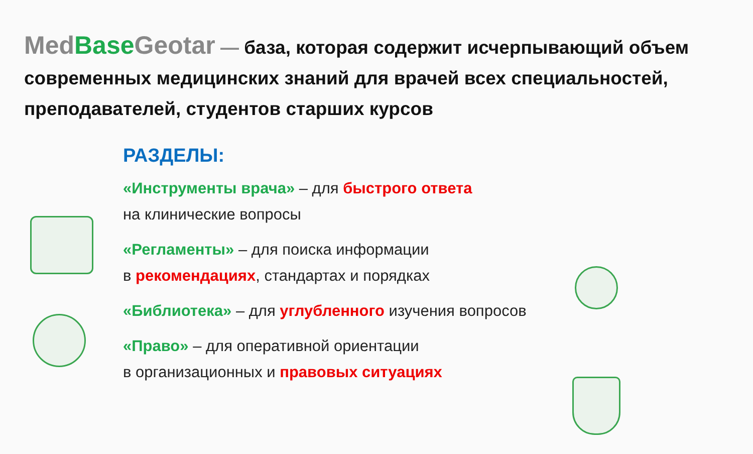Med Base Geotar — база, которая содержит исчерпывающий объем современных медицинских знаний для врачей всех специальностей, преподавателей, студентов старших курсов
РАЗДЕЛЫ:
«Инструменты врача» – для быстрого ответа
на клинические вопросы
«Регламенты» – для поиска информации
в рекомендациях, стандартах и порядках
«Библиотека» – для углубленного изучения вопросов
«Право» – для оперативной ориентации
в организационных и правовых ситуациях